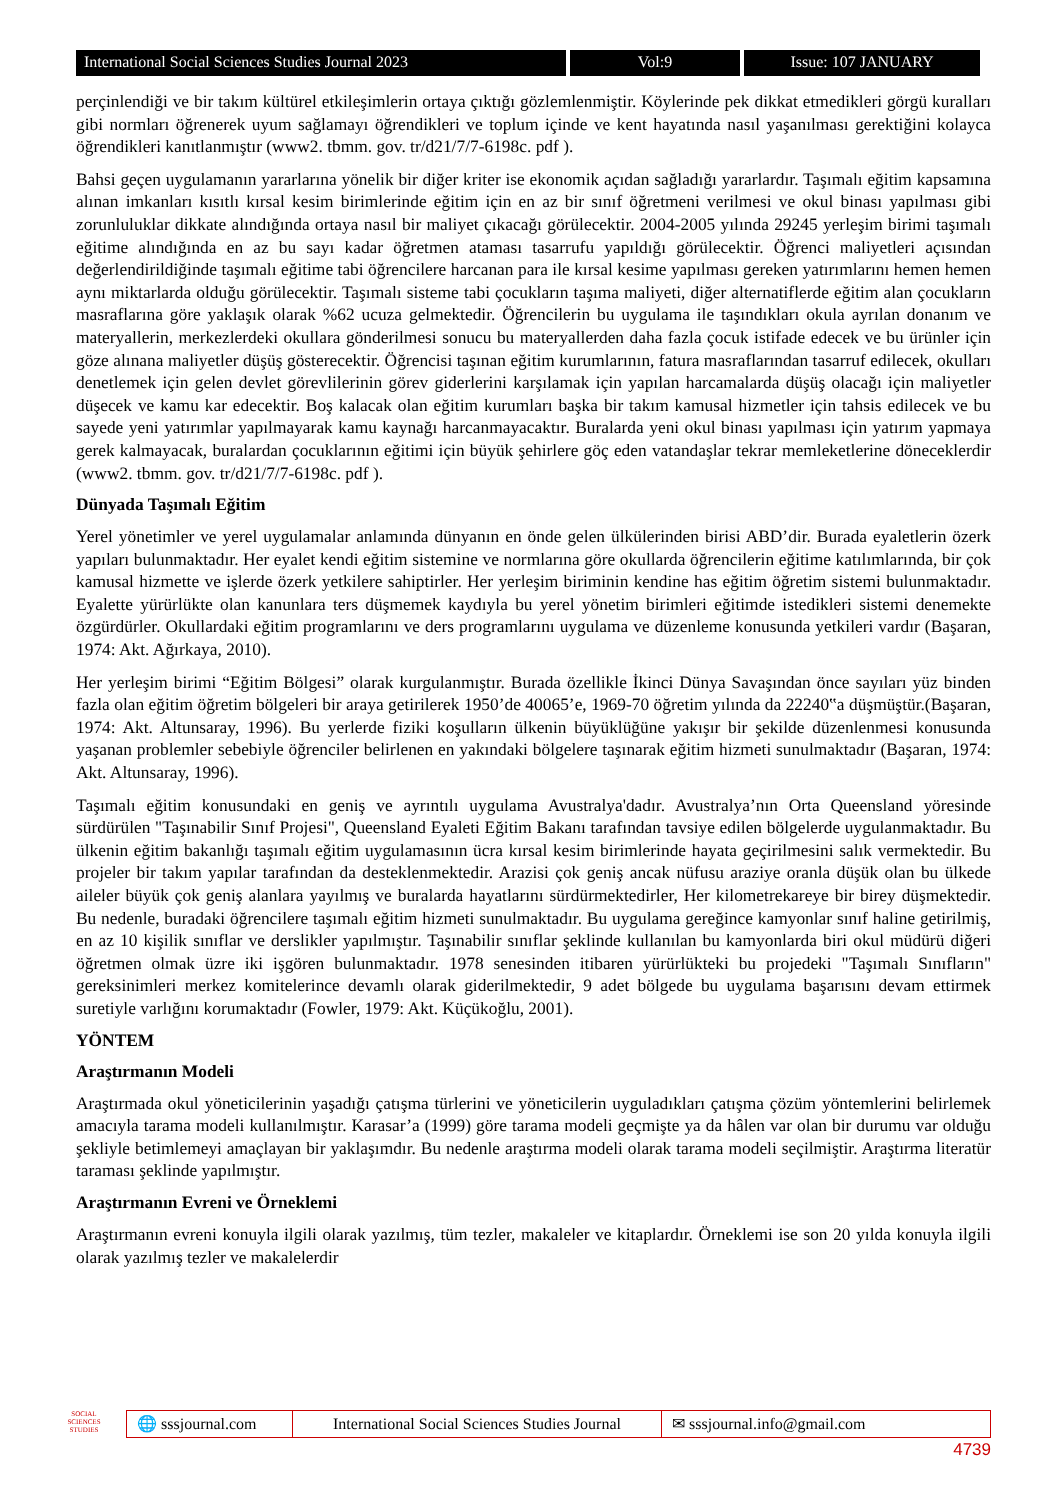International Social Sciences Studies Journal 2023
Vol:9 Issue: 107 JANUARY
perçinlendiği ve bir takım kültürel etkileşimlerin ortaya çıktığı gözlemlenmiştir. Köylerinde pek dikkat etmedikleri görgü kuralları gibi normları öğrenerek uyum sağlamayı öğrendikleri ve toplum içinde ve kent hayatında nasıl yaşanılması gerektiğini kolayca öğrendikleri kanıtlanmıştır (www2. tbmm. gov. tr/d21/7/7-6198c. pdf ).
Bahsi geçen uygulamanın yararlarına yönelik bir diğer kriter ise ekonomik açıdan sağladığı yararlardır. Taşımalı eğitim kapsamına alınan imkanları kısıtlı kırsal kesim birimlerinde eğitim için en az bir sınıf öğretmeni verilmesi ve okul binası yapılması gibi zorunluluklar dikkate alındığında ortaya nasıl bir maliyet çıkacağı görülecektir. 2004-2005 yılında 29245 yerleşim birimi taşımalı eğitime alındığında en az bu sayı kadar öğretmen ataması tasarrufu yapıldığı görülecektir. Öğrenci maliyetleri açısından değerlendirildiğinde taşımalı eğitime tabi öğrencilere harcanan para ile kırsal kesime yapılması gereken yatırımlarını hemen hemen aynı miktarlarda olduğu görülecektir. Taşımalı sisteme tabi çocukların taşıma maliyeti, diğer alternatiflerde eğitim alan çocukların masraflarına göre yaklaşık olarak %62 ucuza gelmektedir. Öğrencilerin bu uygulama ile taşındıkları okula ayrılan donanım ve materyallerin, merkezlerdeki okullara gönderilmesi sonucu bu materyallerden daha fazla çocuk istifade edecek ve bu ürünler için göze alınana maliyetler düşüş gösterecektir. Öğrencisi taşınan eğitim kurumlarının, fatura masraflarından tasarruf edilecek, okulları denetlemek için gelen devlet görevlilerinin görev giderlerini karşılamak için yapılan harcamalarda düşüş olacağı için maliyetler düşecek ve kamu kar edecektir. Boş kalacak olan eğitim kurumları başka bir takım kamusal hizmetler için tahsis edilecek ve bu sayede yeni yatırımlar yapılmayarak kamu kaynağı harcanmayacaktır. Buralarda yeni okul binası yapılması için yatırım yapmaya gerek kalmayacak, buralardan çocuklarının eğitimi için büyük şehirlere göç eden vatandaşlar tekrar memleketlerine döneceklerdir (www2. tbmm. gov. tr/d21/7/7-6198c. pdf ).
Dünyada Taşımalı Eğitim
Yerel yönetimler ve yerel uygulamalar anlamında dünyanın en önde gelen ülkülerinden birisi ABD’dir. Burada eyaletlerin özerk yapıları bulunmaktadır. Her eyalet kendi eğitim sistemine ve normlarına göre okullarda öğrencilerin eğitime katılımlarında, bir çok kamusal hizmette ve işlerde özerk yetkilere sahiptirler. Her yerleşim biriminin kendine has eğitim öğretim sistemi bulunmaktadır. Eyalette yürürlükte olan kanunlara ters düşmemek kaydıyla bu yerel yönetim birimleri eğitimde istedikleri sistemi denemekte özgürdürler. Okullardaki eğitim programlarını ve ders programlarını uygulama ve düzenleme konusunda yetkileri vardır (Başaran, 1974: Akt. Ağırkaya, 2010).
Her yerleşim birimi “Eğitim Bölgesi” olarak kurgulanmıştır. Burada özellikle İkinci Dünya Savaşından önce sayıları yüz binden fazla olan eğitim öğretim bölgeleri bir araya getirilerek 1950’de 40065’e, 1969-70 öğretim yılında da 22240‟a düşmüştür.(Başaran, 1974: Akt. Altunsaray, 1996). Bu yerlerde fiziki koşulların ülkenin büyüklüğüne yakışır bir şekilde düzenlenmesi konusunda yaşanan problemler sebebiyle öğrenciler belirlenen en yakındaki bölgelere taşınarak eğitim hizmeti sunulmaktadır (Başaran, 1974: Akt. Altunsaray, 1996).
Taşımalı eğitim konusundaki en geniş ve ayrıntılı uygulama Avustralya'dadır. Avustralya’nın Orta Queensland yöresinde sürdürülen "Taşınabilir Sınıf Projesi", Queensland Eyaleti Eğitim Bakanı tarafından tavsiye edilen bölgelerde uygulanmaktadır. Bu ülkenin eğitim bakanlığı taşımalı eğitim uygulamasının ücra kırsal kesim birimlerinde hayata geçirilmesini salık vermektedir. Bu projeler bir takım yapılar tarafından da desteklenmektedir. Arazisi çok geniş ancak nüfusu araziye oranla düşük olan bu ülkede aileler büyük çok geniş alanlara yayılmış ve buralarda hayatlarını sürdürmektedirler, Her kilometrekareye bir birey düşmektedir. Bu nedenle, buradaki öğrencilere taşımalı eğitim hizmeti sunulmaktadır. Bu uygulama gereğince kamyonlar sınıf haline getirilmiş, en az 10 kişilik sınıflar ve derslikler yapılmıştır. Taşınabilir sınıflar şeklinde kullanılan bu kamyonlarda biri okul müdürü diğeri öğretmen olmak üzre iki işgören bulunmaktadır. 1978 senesinden itibaren yürürlükteki bu projedeki "Taşımalı Sınıfların" gereksinimleri merkez komitelerince devamlı olarak giderilmektedir, 9 adet bölgede bu uygulama başarısını devam ettirmek suretiyle varlığını korumaktadır (Fowler, 1979: Akt. Küçükoğlu, 2001).
YÖNTEM
Araştırmanın Modeli
Araştırmada okul yöneticilerinin yaşadığı çatışma türlerini ve yöneticilerin uyguladıkları çatışma çözüm yöntemlerini belirlemek amacıyla tarama modeli kullanılmıştır. Karasar’a (1999) göre tarama modeli geçmişte ya da hâlen var olan bir durumu var olduğu şekliyle betimlemeyi amaçlayan bir yaklaşımdır. Bu nedenle araştırma modeli olarak tarama modeli seçilmiştir. Araştırma literatür taraması şeklinde yapılmıştır.
Araştırmanın Evreni ve Örneklemi
Araştırmanın evreni konuyla ilgili olarak yazılmış, tüm tezler, makaleler ve kitaplardır. Örneklemi ise son 20 yılda konuyla ilgili olarak yazılmış tezler ve makalelerdir
SOCIAL SCIENCES STUDIES
🌐 sssjournal.com
International Social Sciences Studies Journal
✉ sssjournal.info@gmail.com
4739